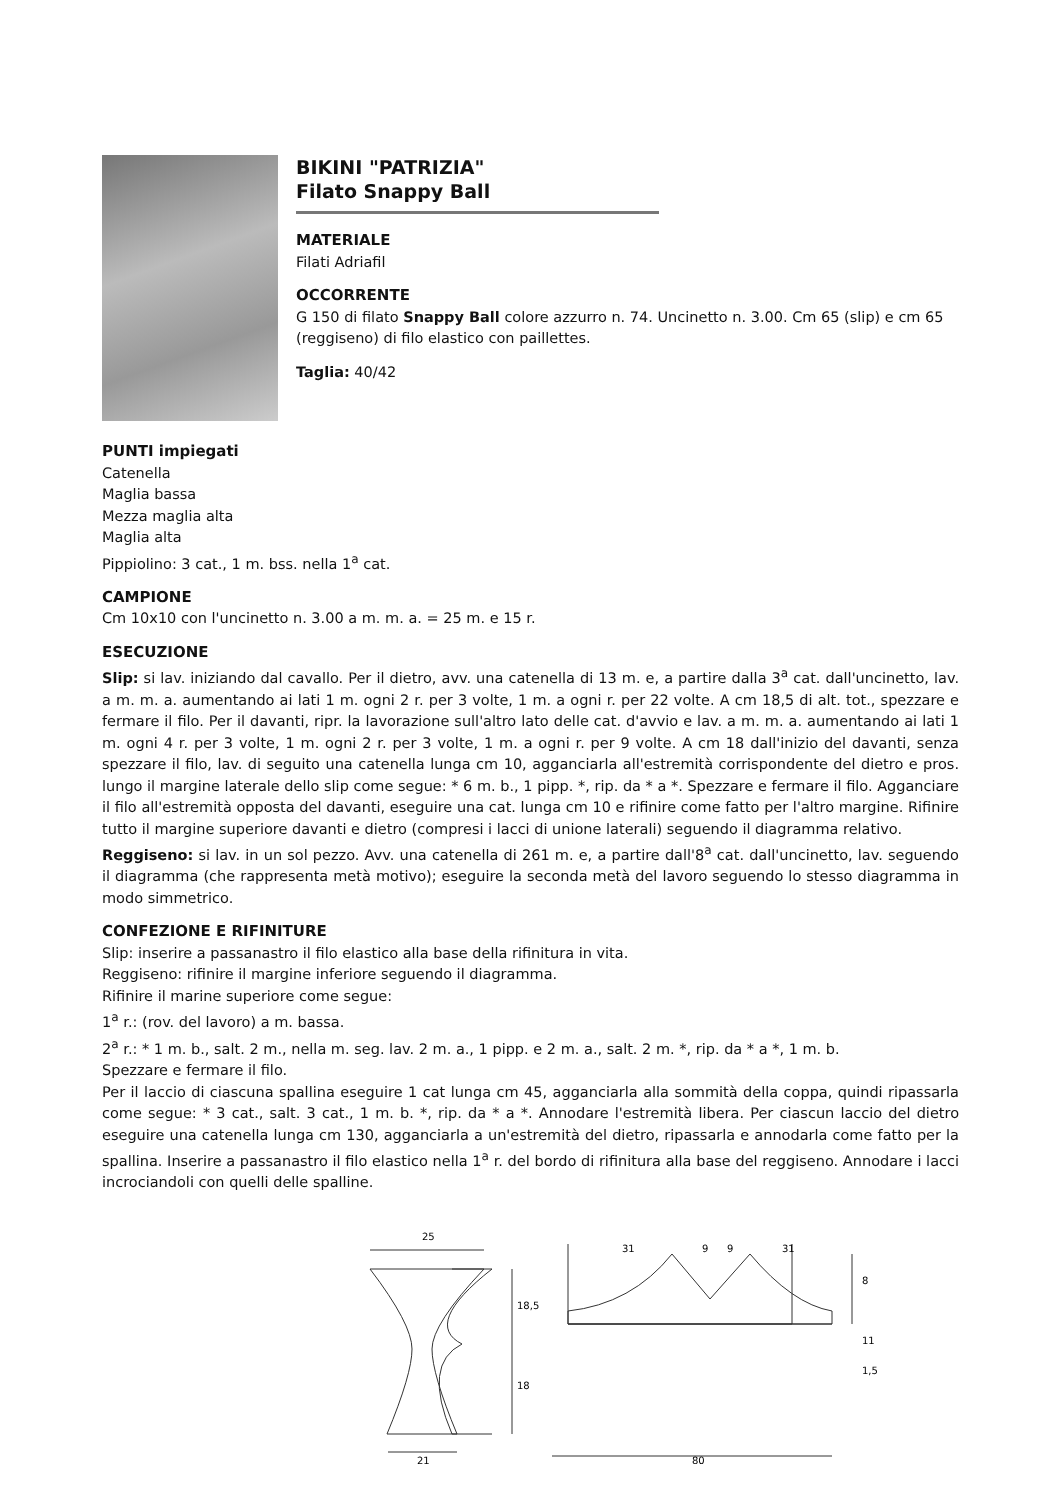BIKINI "PATRIZIA"
Filato Snappy Ball
MATERIALE
Filati Adriafil
OCCORRENTE
G 150 di filato Snappy Ball colore azzurro n. 74. Uncinetto n. 3.00. Cm 65 (slip) e cm 65 (reggiseno) di filo elastico con paillettes.
Taglia: 40/42
PUNTI impiegati
Catenella
Maglia bassa
Mezza maglia alta
Maglia alta
Pippiolino: 3 cat., 1 m. bss. nella 1<sup>a</sup> cat.
CAMPIONE
Cm 10x10 con l'uncinetto n. 3.00 a m. m. a. = 25 m. e 15 r.
ESECUZIONE
Slip: si lav. iniziando dal cavallo. Per il dietro, avv. una catenella di 13 m. e, a partire dalla 3<sup>a</sup> cat. dall'uncinetto, lav. a m. m. a. aumentando ai lati 1 m. ogni 2 r. per 3 volte, 1 m. a ogni r. per 22 volte. A cm 18,5 di alt. tot., spezzare e fermare il filo. Per il davanti, ripr. la lavorazione sull'altro lato delle cat. d'avvio e lav. a m. m. a. aumentando ai lati 1 m. ogni 4 r. per 3 volte, 1 m. ogni 2 r. per 3 volte, 1 m. a ogni r. per 9 volte. A cm 18 dall'inizio del davanti, senza spezzare il filo, lav. di seguito una catenella lunga cm 10, agganciarla all'estremità corrispondente del dietro e pros. lungo il margine laterale dello slip come segue: * 6 m. b., 1 pipp. *, rip. da * a *. Spezzare e fermare il filo. Agganciare il filo all'estremità opposta del davanti, eseguire una cat. lunga cm 10 e rifinire come fatto per l'altro margine. Rifinire tutto il margine superiore davanti e dietro (compresi i lacci di unione laterali) seguendo il diagramma relativo.
Reggiseno: si lav. in un sol pezzo. Avv. una catenella di 261 m. e, a partire dall'8<sup>a</sup> cat. dall'uncinetto, lav. seguendo il diagramma (che rappresenta metà motivo); eseguire la seconda metà del lavoro seguendo lo stesso diagramma in modo simmetrico.
CONFEZIONE E RIFINITURE
Slip: inserire a passanastro il filo elastico alla base della rifinitura in vita.
Reggiseno: rifinire il margine inferiore seguendo il diagramma.
Rifinire il marine superiore come segue:
1<sup>a</sup> r.: (rov. del lavoro) a m. bassa.
2<sup>a</sup> r.: * 1 m. b., salt. 2 m., nella m. seg. lav. 2 m. a., 1 pipp. e 2 m. a., salt. 2 m. *, rip. da * a *, 1 m. b.
Spezzare e fermare il filo.
Per il laccio di ciascuna spallina eseguire 1 cat lunga cm 45, agganciarla alla sommità della coppa, quindi ripassarla come segue: * 3 cat., salt. 3 cat., 1 m. b. *, rip. da * a *. Annodare l'estremità libera. Per ciascun laccio del dietro eseguire una catenella lunga cm 130, agganciarla a un'estremità del dietro, ripassarla e annodarla come fatto per la spallina. Inserire a passanastro il filo elastico nella 1<sup>a</sup> r. del bordo di rifinitura alla base del reggiseno. Annodare i lacci incrociandoli con quelli delle spalline.
25
18,5
18
21
31
9
9
31
8
11
1,5
80